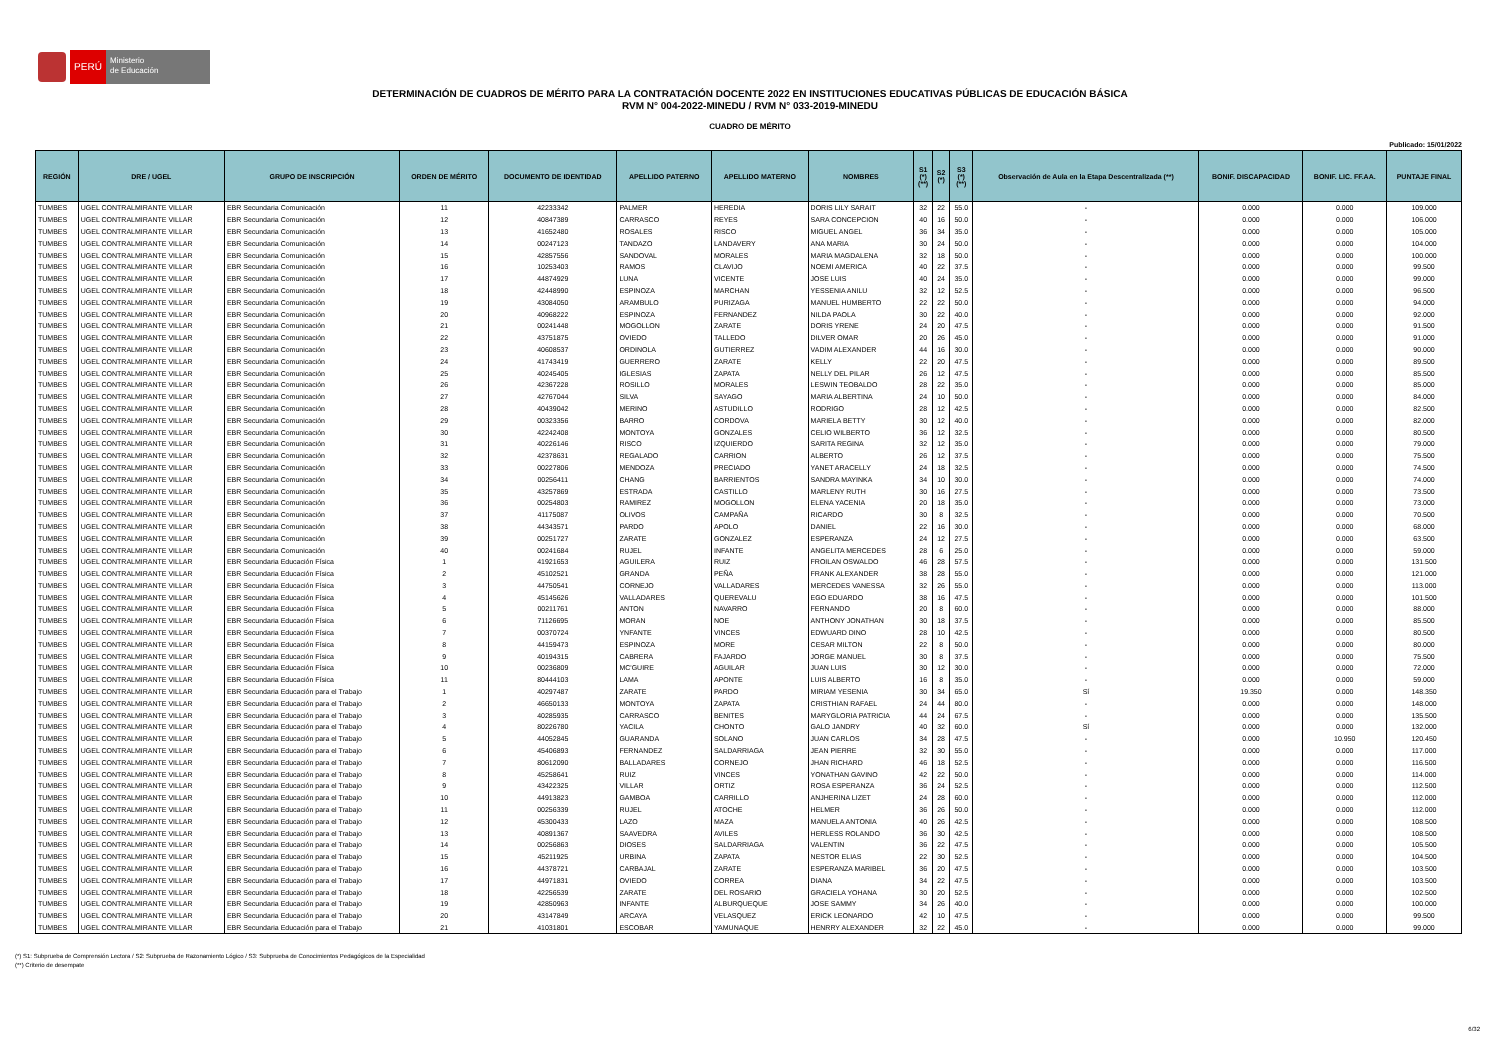PERÚ
Ministerio
de Educación
DETERMINACIÓN DE CUADROS DE MÉRITO PARA LA CONTRATACIÓN DOCENTE 2022 EN INSTITUCIONES EDUCATIVAS PÚBLICAS DE EDUCACIÓN BÁSICA
RVM N° 004-2022-MINEDU / RVM N° 033-2019-MINEDU
CUADRO DE MÉRITO
Publicado: 15/01/2022
| REGIÓN | DRE / UGEL | GRUPO DE INSCRIPCIÓN | ORDEN DE MÉRITO | DOCUMENTO DE IDENTIDAD | APELLIDO PATERNO | APELLIDO MATERNO | NOMBRES | S1 (*) (**) | S2 (*) | S3 (*) (**) | Observación de Aula en la Etapa Descentralizada (**) | BONIF. DISCAPACIDAD | BONIF. LIC. FF.AA. | PUNTAJE FINAL |
| --- | --- | --- | --- | --- | --- | --- | --- | --- | --- | --- | --- | --- | --- | --- |
| TUMBES | UGEL CONTRALMIRANTE VILLAR | EBR Secundaria Comunicación | 11 | 42233342 | PALMER | HEREDIA | DORIS LILY SARAIT | 32 | 22 | 55.0 | - | 0.000 | 0.000 | 109.000 |
| TUMBES | UGEL CONTRALMIRANTE VILLAR | EBR Secundaria Comunicación | 12 | 40847389 | CARRASCO | REYES | SARA CONCEPCION | 40 | 16 | 50.0 | - | 0.000 | 0.000 | 106.000 |
| TUMBES | UGEL CONTRALMIRANTE VILLAR | EBR Secundaria Comunicación | 13 | 41652480 | ROSALES | RISCO | MIGUEL ANGEL | 36 | 34 | 35.0 | - | 0.000 | 0.000 | 105.000 |
| TUMBES | UGEL CONTRALMIRANTE VILLAR | EBR Secundaria Comunicación | 14 | 00247123 | TANDAZO | LANDAVERY | ANA MARIA | 30 | 24 | 50.0 | - | 0.000 | 0.000 | 104.000 |
| TUMBES | UGEL CONTRALMIRANTE VILLAR | EBR Secundaria Comunicación | 15 | 42857556 | SANDOVAL | MORALES | MARIA MAGDALENA | 32 | 18 | 50.0 | - | 0.000 | 0.000 | 100.000 |
| TUMBES | UGEL CONTRALMIRANTE VILLAR | EBR Secundaria Comunicación | 16 | 10253403 | RAMOS | CLAVIJO | NOEMI AMERICA | 40 | 22 | 37.5 | - | 0.000 | 0.000 | 99.500 |
| TUMBES | UGEL CONTRALMIRANTE VILLAR | EBR Secundaria Comunicación | 17 | 44874929 | LUNA | VICENTE | JOSE LUIS | 40 | 24 | 35.0 | - | 0.000 | 0.000 | 99.000 |
| TUMBES | UGEL CONTRALMIRANTE VILLAR | EBR Secundaria Comunicación | 18 | 42448990 | ESPINOZA | MARCHAN | YESSENIA ANILU | 32 | 12 | 52.5 | - | 0.000 | 0.000 | 96.500 |
| TUMBES | UGEL CONTRALMIRANTE VILLAR | EBR Secundaria Comunicación | 19 | 43084050 | ARAMBULO | PURIZAGA | MANUEL HUMBERTO | 22 | 22 | 50.0 | - | 0.000 | 0.000 | 94.000 |
| TUMBES | UGEL CONTRALMIRANTE VILLAR | EBR Secundaria Comunicación | 20 | 40968222 | ESPINOZA | FERNANDEZ | NILDA PAOLA | 30 | 22 | 40.0 | - | 0.000 | 0.000 | 92.000 |
| TUMBES | UGEL CONTRALMIRANTE VILLAR | EBR Secundaria Comunicación | 21 | 00241448 | MOGOLLON | ZARATE | DORIS YRENE | 24 | 20 | 47.5 | - | 0.000 | 0.000 | 91.500 |
| TUMBES | UGEL CONTRALMIRANTE VILLAR | EBR Secundaria Comunicación | 22 | 43751875 | OVIEDO | TALLEDO | DILVER OMAR | 20 | 26 | 45.0 | - | 0.000 | 0.000 | 91.000 |
| TUMBES | UGEL CONTRALMIRANTE VILLAR | EBR Secundaria Comunicación | 23 | 40608537 | ORDINOLA | GUTIERREZ | VADIM ALEXANDER | 44 | 16 | 30.0 | - | 0.000 | 0.000 | 90.000 |
| TUMBES | UGEL CONTRALMIRANTE VILLAR | EBR Secundaria Comunicación | 24 | 41743419 | GUERRERO | ZARATE | KELLY | 22 | 20 | 47.5 | - | 0.000 | 0.000 | 89.500 |
| TUMBES | UGEL CONTRALMIRANTE VILLAR | EBR Secundaria Comunicación | 25 | 40245405 | IGLESIAS | ZAPATA | NELLY DEL PILAR | 26 | 12 | 47.5 | - | 0.000 | 0.000 | 85.500 |
| TUMBES | UGEL CONTRALMIRANTE VILLAR | EBR Secundaria Comunicación | 26 | 42367228 | ROSILLO | MORALES | LESWIN TEOBALDO | 28 | 22 | 35.0 | - | 0.000 | 0.000 | 85.000 |
| TUMBES | UGEL CONTRALMIRANTE VILLAR | EBR Secundaria Comunicación | 27 | 42767044 | SILVA | SAYAGO | MARIA ALBERTINA | 24 | 10 | 50.0 | - | 0.000 | 0.000 | 84.000 |
| TUMBES | UGEL CONTRALMIRANTE VILLAR | EBR Secundaria Comunicación | 28 | 40439042 | MERINO | ASTUDILLO | RODRIGO | 28 | 12 | 42.5 | - | 0.000 | 0.000 | 82.500 |
| TUMBES | UGEL CONTRALMIRANTE VILLAR | EBR Secundaria Comunicación | 29 | 00323356 | BARRO | CORDOVA | MARIELA BETTY | 30 | 12 | 40.0 | - | 0.000 | 0.000 | 82.000 |
| TUMBES | UGEL CONTRALMIRANTE VILLAR | EBR Secundaria Comunicación | 30 | 42242408 | MONTOYA | GONZALES | CELIO WILBERTO | 36 | 12 | 32.5 | - | 0.000 | 0.000 | 80.500 |
| TUMBES | UGEL CONTRALMIRANTE VILLAR | EBR Secundaria Comunicación | 31 | 40226146 | RISCO | IZQUIERDO | SARITA REGINA | 32 | 12 | 35.0 | - | 0.000 | 0.000 | 79.000 |
| TUMBES | UGEL CONTRALMIRANTE VILLAR | EBR Secundaria Comunicación | 32 | 42378631 | REGALADO | CARRION | ALBERTO | 26 | 12 | 37.5 | - | 0.000 | 0.000 | 75.500 |
| TUMBES | UGEL CONTRALMIRANTE VILLAR | EBR Secundaria Comunicación | 33 | 00227806 | MENDOZA | PRECIADO | YANET ARACELLY | 24 | 18 | 32.5 | - | 0.000 | 0.000 | 74.500 |
| TUMBES | UGEL CONTRALMIRANTE VILLAR | EBR Secundaria Comunicación | 34 | 00256411 | CHANG | BARRIENTOS | SANDRA MAYINKA | 34 | 10 | 30.0 | - | 0.000 | 0.000 | 74.000 |
| TUMBES | UGEL CONTRALMIRANTE VILLAR | EBR Secundaria Comunicación | 35 | 43257869 | ESTRADA | CASTILLO | MARLENY RUTH | 30 | 16 | 27.5 | - | 0.000 | 0.000 | 73.500 |
| TUMBES | UGEL CONTRALMIRANTE VILLAR | EBR Secundaria Comunicación | 36 | 00254803 | RAMIREZ | MOGOLLON | ELENA YACENIA | 20 | 18 | 35.0 | - | 0.000 | 0.000 | 73.000 |
| TUMBES | UGEL CONTRALMIRANTE VILLAR | EBR Secundaria Comunicación | 37 | 41175087 | OLIVOS | CAMPAÑA | RICARDO | 30 | 8 | 32.5 | - | 0.000 | 0.000 | 70.500 |
| TUMBES | UGEL CONTRALMIRANTE VILLAR | EBR Secundaria Comunicación | 38 | 44343571 | PARDO | APOLO | DANIEL | 22 | 16 | 30.0 | - | 0.000 | 0.000 | 68.000 |
| TUMBES | UGEL CONTRALMIRANTE VILLAR | EBR Secundaria Comunicación | 39 | 00251727 | ZARATE | GONZALEZ | ESPERANZA | 24 | 12 | 27.5 | - | 0.000 | 0.000 | 63.500 |
| TUMBES | UGEL CONTRALMIRANTE VILLAR | EBR Secundaria Comunicación | 40 | 00241684 | RUJEL | INFANTE | ANGELITA MERCEDES | 28 | 6 | 25.0 | - | 0.000 | 0.000 | 59.000 |
| TUMBES | UGEL CONTRALMIRANTE VILLAR | EBR Secundaria Educación Física | 1 | 41921653 | AGUILERA | RUIZ | FROILAN OSWALDO | 46 | 28 | 57.5 | - | 0.000 | 0.000 | 131.500 |
| TUMBES | UGEL CONTRALMIRANTE VILLAR | EBR Secundaria Educación Física | 2 | 45102521 | GRANDA | PEÑA | FRANK ALEXANDER | 38 | 28 | 55.0 | - | 0.000 | 0.000 | 121.000 |
| TUMBES | UGEL CONTRALMIRANTE VILLAR | EBR Secundaria Educación Física | 3 | 44750541 | CORNEJO | VALLADARES | MERCEDES VANESSA | 32 | 26 | 55.0 | - | 0.000 | 0.000 | 113.000 |
| TUMBES | UGEL CONTRALMIRANTE VILLAR | EBR Secundaria Educación Física | 4 | 45145626 | VALLADARES | QUEREVALU | EGO EDUARDO | 38 | 16 | 47.5 | - | 0.000 | 0.000 | 101.500 |
| TUMBES | UGEL CONTRALMIRANTE VILLAR | EBR Secundaria Educación Física | 5 | 00211761 | ANTON | NAVARRO | FERNANDO | 20 | 8 | 60.0 | - | 0.000 | 0.000 | 88.000 |
| TUMBES | UGEL CONTRALMIRANTE VILLAR | EBR Secundaria Educación Física | 6 | 71126695 | MORAN | NOE | ANTHONY JONATHAN | 30 | 18 | 37.5 | - | 0.000 | 0.000 | 85.500 |
| TUMBES | UGEL CONTRALMIRANTE VILLAR | EBR Secundaria Educación Física | 7 | 00370724 | YNFANTE | VINCES | EDWUARD DINO | 28 | 10 | 42.5 | - | 0.000 | 0.000 | 80.500 |
| TUMBES | UGEL CONTRALMIRANTE VILLAR | EBR Secundaria Educación Física | 8 | 44159473 | ESPINOZA | MORE | CESAR MILTON | 22 | 8 | 50.0 | - | 0.000 | 0.000 | 80.000 |
| TUMBES | UGEL CONTRALMIRANTE VILLAR | EBR Secundaria Educación Física | 9 | 40194315 | CABRERA | FAJARDO | JORGE MANUEL | 30 | 8 | 37.5 | - | 0.000 | 0.000 | 75.500 |
| TUMBES | UGEL CONTRALMIRANTE VILLAR | EBR Secundaria Educación Física | 10 | 00236809 | MC'GUIRE | AGUILAR | JUAN LUIS | 30 | 12 | 30.0 | - | 0.000 | 0.000 | 72.000 |
| TUMBES | UGEL CONTRALMIRANTE VILLAR | EBR Secundaria Educación Física | 11 | 80444103 | LAMA | APONTE | LUIS ALBERTO | 16 | 8 | 35.0 | - | 0.000 | 0.000 | 59.000 |
| TUMBES | UGEL CONTRALMIRANTE VILLAR | EBR Secundaria Educación para el Trabajo | 1 | 40297487 | ZARATE | PARDO | MIRIAM YESENIA | 30 | 34 | 65.0 | Sí | 19.350 | 0.000 | 148.350 |
| TUMBES | UGEL CONTRALMIRANTE VILLAR | EBR Secundaria Educación para el Trabajo | 2 | 46650133 | MONTOYA | ZAPATA | CRISTHIAN RAFAEL | 24 | 44 | 80.0 | - | 0.000 | 0.000 | 148.000 |
| TUMBES | UGEL CONTRALMIRANTE VILLAR | EBR Secundaria Educación para el Trabajo | 3 | 40285935 | CARRASCO | BENITES | MARYGLORIA PATRICIA | 44 | 24 | 67.5 | - | 0.000 | 0.000 | 135.500 |
| TUMBES | UGEL CONTRALMIRANTE VILLAR | EBR Secundaria Educación para el Trabajo | 4 | 80226780 | YACILA | CHONTO | GALO JANDRY | 40 | 32 | 60.0 | Sí | 0.000 | 0.000 | 132.000 |
| TUMBES | UGEL CONTRALMIRANTE VILLAR | EBR Secundaria Educación para el Trabajo | 5 | 44052845 | GUARANDA | SOLANO | JUAN CARLOS | 34 | 28 | 47.5 | - | 0.000 | 10.950 | 120.450 |
| TUMBES | UGEL CONTRALMIRANTE VILLAR | EBR Secundaria Educación para el Trabajo | 6 | 45406893 | FERNANDEZ | SALDARRIAGA | JEAN PIERRE | 32 | 30 | 55.0 | - | 0.000 | 0.000 | 117.000 |
| TUMBES | UGEL CONTRALMIRANTE VILLAR | EBR Secundaria Educación para el Trabajo | 7 | 80612090 | BALLADARES | CORNEJO | JHAN RICHARD | 46 | 18 | 52.5 | - | 0.000 | 0.000 | 116.500 |
| TUMBES | UGEL CONTRALMIRANTE VILLAR | EBR Secundaria Educación para el Trabajo | 8 | 45258641 | RUIZ | VINCES | YONATHAN GAVINO | 42 | 22 | 50.0 | - | 0.000 | 0.000 | 114.000 |
| TUMBES | UGEL CONTRALMIRANTE VILLAR | EBR Secundaria Educación para el Trabajo | 9 | 43422325 | VILLAR | ORTIZ | ROSA ESPERANZA | 36 | 24 | 52.5 | - | 0.000 | 0.000 | 112.500 |
| TUMBES | UGEL CONTRALMIRANTE VILLAR | EBR Secundaria Educación para el Trabajo | 10 | 44913823 | GAMBOA | CARRILLO | ANJHERINA LIZET | 24 | 28 | 60.0 | - | 0.000 | 0.000 | 112.000 |
| TUMBES | UGEL CONTRALMIRANTE VILLAR | EBR Secundaria Educación para el Trabajo | 11 | 00256339 | RUJEL | ATOCHE | HELMER | 36 | 26 | 50.0 | - | 0.000 | 0.000 | 112.000 |
| TUMBES | UGEL CONTRALMIRANTE VILLAR | EBR Secundaria Educación para el Trabajo | 12 | 45300433 | LAZO | MAZA | MANUELA ANTONIA | 40 | 26 | 42.5 | - | 0.000 | 0.000 | 108.500 |
| TUMBES | UGEL CONTRALMIRANTE VILLAR | EBR Secundaria Educación para el Trabajo | 13 | 40891367 | SAAVEDRA | AVILES | HERLESS ROLANDO | 36 | 30 | 42.5 | - | 0.000 | 0.000 | 108.500 |
| TUMBES | UGEL CONTRALMIRANTE VILLAR | EBR Secundaria Educación para el Trabajo | 14 | 00256863 | DIOSES | SALDARRIAGA | VALENTIN | 36 | 22 | 47.5 | - | 0.000 | 0.000 | 105.500 |
| TUMBES | UGEL CONTRALMIRANTE VILLAR | EBR Secundaria Educación para el Trabajo | 15 | 45211925 | URBINA | ZAPATA | NESTOR ELIAS | 22 | 30 | 52.5 | - | 0.000 | 0.000 | 104.500 |
| TUMBES | UGEL CONTRALMIRANTE VILLAR | EBR Secundaria Educación para el Trabajo | 16 | 44378721 | CARBAJAL | ZARATE | ESPERANZA MARIBEL | 36 | 20 | 47.5 | - | 0.000 | 0.000 | 103.500 |
| TUMBES | UGEL CONTRALMIRANTE VILLAR | EBR Secundaria Educación para el Trabajo | 17 | 44971831 | OVIEDO | CORREA | DIANA | 34 | 22 | 47.5 | - | 0.000 | 0.000 | 103.500 |
| TUMBES | UGEL CONTRALMIRANTE VILLAR | EBR Secundaria Educación para el Trabajo | 18 | 42256539 | ZARATE | DEL ROSARIO | GRACIELA YOHANA | 30 | 20 | 52.5 | - | 0.000 | 0.000 | 102.500 |
| TUMBES | UGEL CONTRALMIRANTE VILLAR | EBR Secundaria Educación para el Trabajo | 19 | 42850963 | INFANTE | ALBURQUEQUE | JOSE SAMMY | 34 | 26 | 40.0 | - | 0.000 | 0.000 | 100.000 |
| TUMBES | UGEL CONTRALMIRANTE VILLAR | EBR Secundaria Educación para el Trabajo | 20 | 43147849 | ARCAYA | VELASQUEZ | ERICK LEONARDO | 42 | 10 | 47.5 | - | 0.000 | 0.000 | 99.500 |
| TUMBES | UGEL CONTRALMIRANTE VILLAR | EBR Secundaria Educación para el Trabajo | 21 | 41031801 | ESCOBAR | YAMUNAQUE | HENRRY ALEXANDER | 32 | 22 | 45.0 | - | 0.000 | 0.000 | 99.000 |
(*) S1: Subprueba de Comprensión Lectora / S2: Subprueba de Razonamiento Lógico / S3: Subprueba de Conocimientos Pedagógicos de la Especialidad
(**) Criterio de desempate
6/32